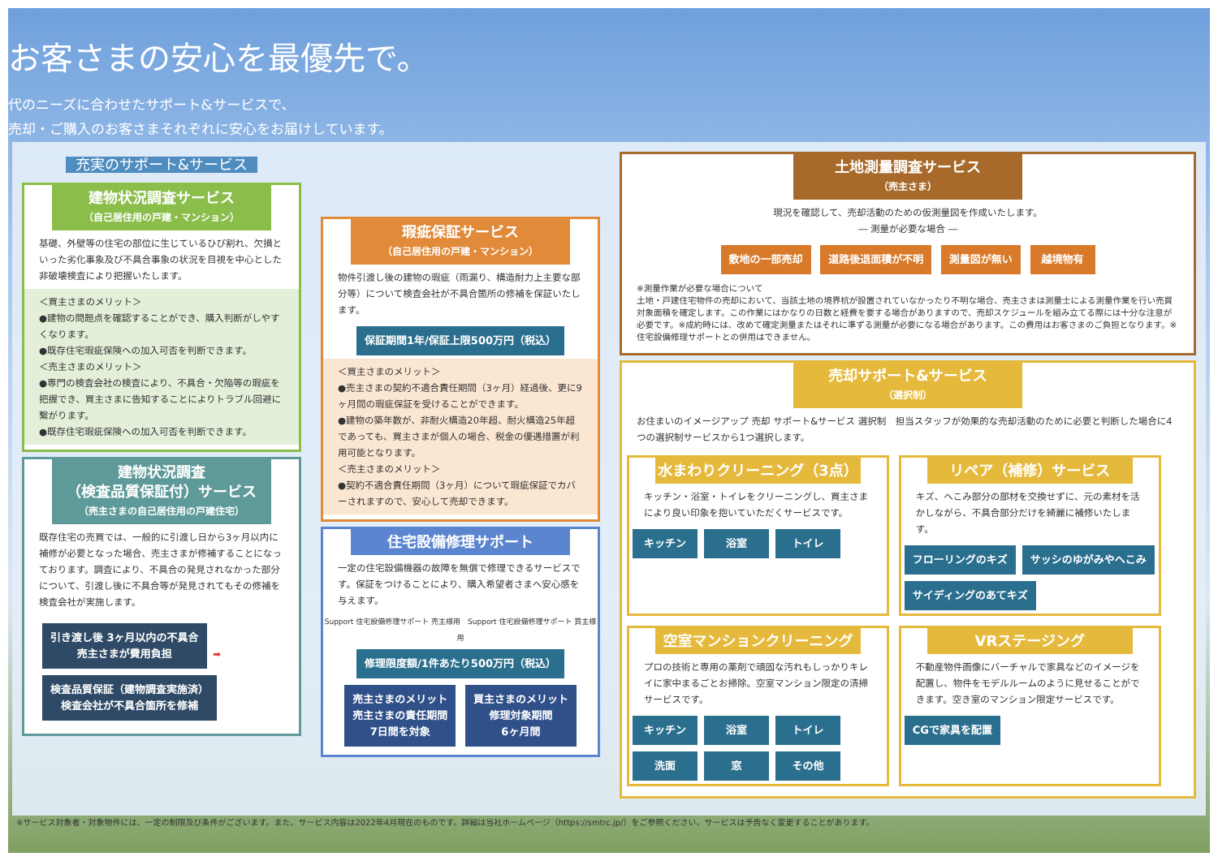お客さまの安心を最優先で。
代のニーズに合わせたサポート&サービスで、
売却・ご購入のお客さまそれぞれに安心をお届けしています。
充実のサポート&サービス
建物状況調査サービス
（自己居住用の戸建・マンション）
基礎、外壁等の住宅の部位に生じているひび割れ、欠損といった劣化事象及び不具合事象の状況を目視を中心とした非破壊検査により把握いたします。
＜買主さまのメリット＞
●建物の問題点を確認することができ、購入判断がしやすくなります。
●既存住宅瑕疵保険への加入可否を判断できます。
＜売主さまのメリット＞
●専門の検査会社の検査により、不具合・欠陥等の瑕疵を把握でき、買主さまに告知することによりトラブル回避に繋がります。
●既存住宅瑕疵保険への加入可否を判断できます。
建物状況調査
（検査品質保証付）サービス
（売主さまの自己居住用の戸建住宅）
既存住宅の売買では、一般的に引渡し日から3ヶ月以内に補修が必要となった場合、売主さまが修補することになっております。調査により、不具合の発見されなかった部分について、引渡し後に不具合等が発見されてもその修補を検査会社が実施します。
引き渡し後 3ヶ月以内の不具合
売主さまが費用負担 ➡ 検査品質保証（建物調査実施済）
検査会社が不具合箇所を修補
瑕疵保証サービス
（自己居住用の戸建・マンション）
物件引渡し後の建物の瑕疵（雨漏り、構造耐力上主要な部分等）について検査会社が不具合箇所の修補を保証いたします。
保証期間1年/保証上限500万円（税込）
＜買主さまのメリット＞
●売主さまの契約不適合責任期間（3ヶ月）経過後、更に9ヶ月間の瑕疵保証を受けることができます。
●建物の築年数が、非耐火構造20年超、耐火構造25年超であっても、買主さまが個人の場合、税金の優遇措置が利用可能となります。
＜売主さまのメリット＞
●契約不適合責任期間（3ヶ月）について瑕疵保証でカバーされますので、安心して売却できます。
住宅設備修理サポート
一定の住宅設備機器の故障を無償で修理できるサービスです。保証をつけることにより、購入希望者さまへ安心感を与えます。
Support 住宅設備修理サポート 売主様用　Support 住宅設備修理サポート 買主様用
修理限度額/1件あたり500万円（税込）
売主さまのメリット
売主さまの責任期間
7日間を対象 買主さまのメリット
修理対象期間
6ヶ月間
土地測量調査サービス
（売主さま）
現況を確認して、売却活動のための仮測量図を作成いたします。
― 測量が必要な場合 ―
敷地の一部売却 道路後退面積が不明 測量図が無い 越境物有
※測量作業が必要な場合について
土地・戸建住宅物件の売却において、当該土地の境界杭が設置されていなかったり不明な場合、売主さまは測量士による測量作業を行い売買対象面積を確定します。この作業にはかなりの日数と経費を要する場合がありますので、売却スケジュールを組み立てる際には十分な注意が必要です。※成約時には、改めて確定測量またはそれに準ずる測量が必要になる場合があります。この費用はお客さまのご負担となります。※住宅設備修理サポートとの併用はできません。
売却サポート&サービス
（選択制）
お住まいのイメージアップ 売却 サポート&サービス 選択制　担当スタッフが効果的な売却活動のために必要と判断した場合に4つの選択制サービスから1つ選択します。
水まわりクリーニング（3点）
キッチン・浴室・トイレをクリーニングし、買主さまにより良い印象を抱いていただくサービスです。
キッチン 浴室 トイレ
リペア（補修）サービス
キズ、へこみ部分の部材を交換せずに、元の素材を活かしながら、不具合部分だけを綺麗に補修いたします。
フローリングのキズ サッシのゆがみやへこみ サイディングのあてキズ
空室マンションクリーニング
プロの技術と専用の薬剤で頑固な汚れもしっかりキレイに家中まるごとお掃除。空室マンション限定の清掃サービスです。
キッチン 浴室 トイレ 洗面 窓 その他
VRステージング
不動産物件画像にバーチャルで家具などのイメージを配置し、物件をモデルルームのように見せることができます。空き室のマンション限定サービスです。
CGで家具を配置
※サービス対象者・対象物件には、一定の制限及び条件がございます。また、サービス内容は2022年4月現在のものです。詳細は当社ホームページ（https://smtrc.jp/）をご参照ください。サービスは予告なく変更することがあります。